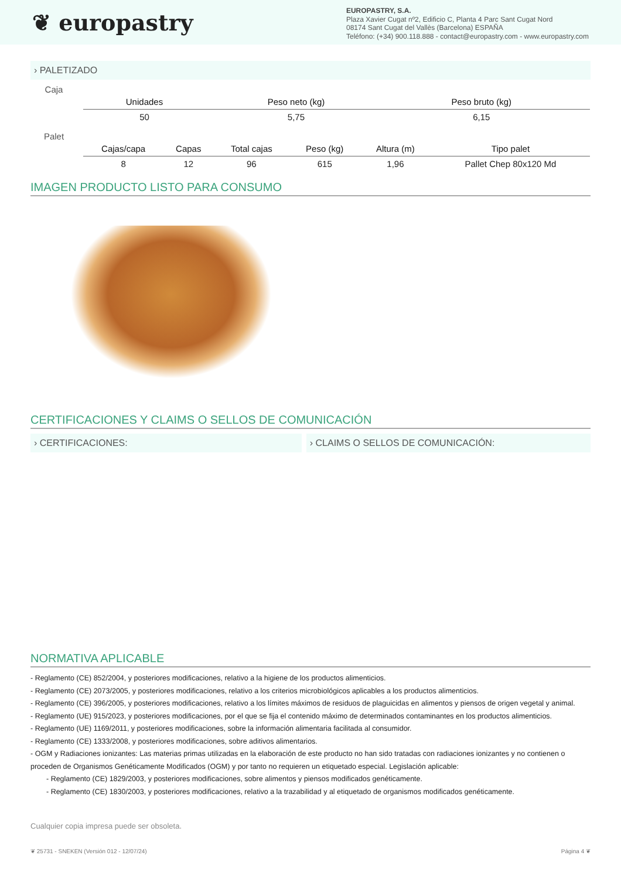❦ europastry
EUROPASTRY, S.A.
Plaza Xavier Cugat nº2, Edificio C, Planta 4 Parc Sant Cugat Nord
08174 Sant Cugat del Vallès (Barcelona) ESPAÑA
Teléfono: (+34) 900.118.888 - contact@europastry.com - www.europastry.com
› PALETIZADO
Caja
| Unidades | Peso neto (kg) | Peso bruto (kg) | |
| --- | --- | --- | --- |
| 50 | 5,75 | 6,15 | |
Palet
| Cajas/capa | Capas | Total cajas | Peso (kg) | Altura (m) | Tipo palet |
| --- | --- | --- | --- | --- | --- |
| 8 | 12 | 96 | 615 | 1,96 | Pallet Chep 80x120 Md |
IMAGEN PRODUCTO LISTO PARA CONSUMO
CERTIFICACIONES Y CLAIMS O SELLOS DE COMUNICACIÓN
› CERTIFICACIONES: › CLAIMS O SELLOS DE COMUNICACIÓN:
NORMATIVA APLICABLE
- Reglamento (CE) 852/2004, y posteriores modificaciones, relativo a la higiene de los productos alimenticios.
- Reglamento (CE) 2073/2005, y posteriores modificaciones, relativo a los criterios microbiológicos aplicables a los productos alimenticios.
- Reglamento (CE) 396/2005, y posteriores modificaciones, relativo a los límites máximos de residuos de plaguicidas en alimentos y piensos de origen vegetal y animal.
- Reglamento (UE) 915/2023, y posteriores modificaciones, por el que se fija el contenido máximo de determinados contaminantes en los productos alimenticios.
- Reglamento (UE) 1169/2011, y posteriores modificaciones, sobre la información alimentaria facilitada al consumidor.
- Reglamento (CE) 1333/2008, y posteriores modificaciones, sobre aditivos alimentarios.
- OGM y Radiaciones ionizantes: Las materias primas utilizadas en la elaboración de este producto no han sido tratadas con radiaciones ionizantes y no contienen o proceden de Organismos Genéticamente Modificados (OGM) y por tanto no requieren un etiquetado especial. Legislación aplicable:
- Reglamento (CE) 1829/2003, y posteriores modificaciones, sobre alimentos y piensos modificados genéticamente.
- Reglamento (CE) 1830/2003, y posteriores modificaciones, relativo a la trazabilidad y al etiquetado de organismos modificados genéticamente.
Cualquier copia impresa puede ser obsoleta.
❦ 25731 - SNEKEN (Versión 012 - 12/07/24) Página 4 ❦